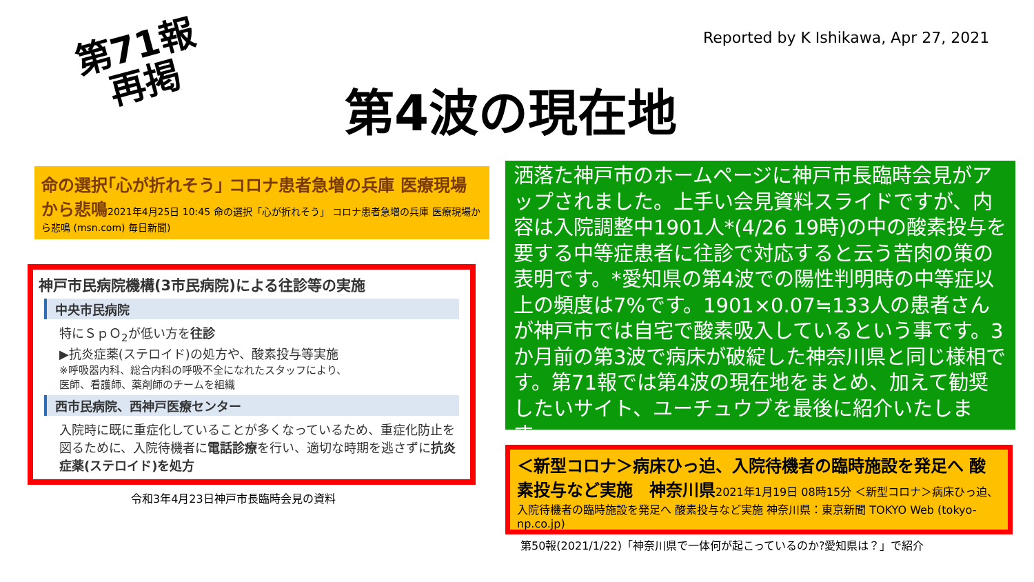Reported by K Ishikawa, Apr 27, 2021
第71報
再掲
第4波の現在地
命の選択｢心が折れそう｣ コロナ患者急増の兵庫 医療現場から悲鳴2021年4月25日 10:45 命の選択「心が折れそう」 コロナ患者急増の兵庫 医療現場から悲鳴 (msn.com) 毎日新聞)
神戸市民病院機構(3市民病院)による往診等の実施
中央市民病院
特にＳｐＯ<sub>2</sub>が低い方を往診
▶抗炎症薬(ステロイド)の処方や、酸素投与等実施
※呼吸器内科、総合内科の呼吸不全になれたスタッフにより、
医師、看護師、薬剤師のチームを組織
西市民病院、西神戸医療センター
入院時に既に重症化していることが多くなっているため、重症化防止を図るために、入院待機者に電話診療を行い、適切な時期を逃さずに抗炎症薬(ステロイド)を処方
令和3年4月23日神戸市長臨時会見の資料
洒落た神戸市のホームページに神戸市長臨時会見がアップされました。上手い会見資料スライドですが、内容は入院調整中1901人*(4/26 19時)の中の酸素投与を要する中等症患者に往診で対応すると云う苦肉の策の表明です。*愛知県の第4波での陽性判明時の中等症以上の頻度は7%です。1901×0.07≒133人の患者さんが神戸市では自宅で酸素吸入しているという事です。3か月前の第3波で病床が破綻した神奈川県と同じ様相です。第71報では第4波の現在地をまとめ、加えて勧奨したいサイト、ユーチュウブを最後に紹介いたします。。
＜新型コロナ＞病床ひっ迫、入院待機者の臨時施設を発足へ 酸素投与など実施　神奈川県2021年1月19日 08時15分 ＜新型コロナ＞病床ひっ迫、入院待機者の臨時施設を発足へ 酸素投与など実施 神奈川県：東京新聞 TOKYO Web (tokyo-np.co.jp)
第50報(2021/1/22)「神奈川県で一体何が起こっているのか?愛知県は？」で紹介